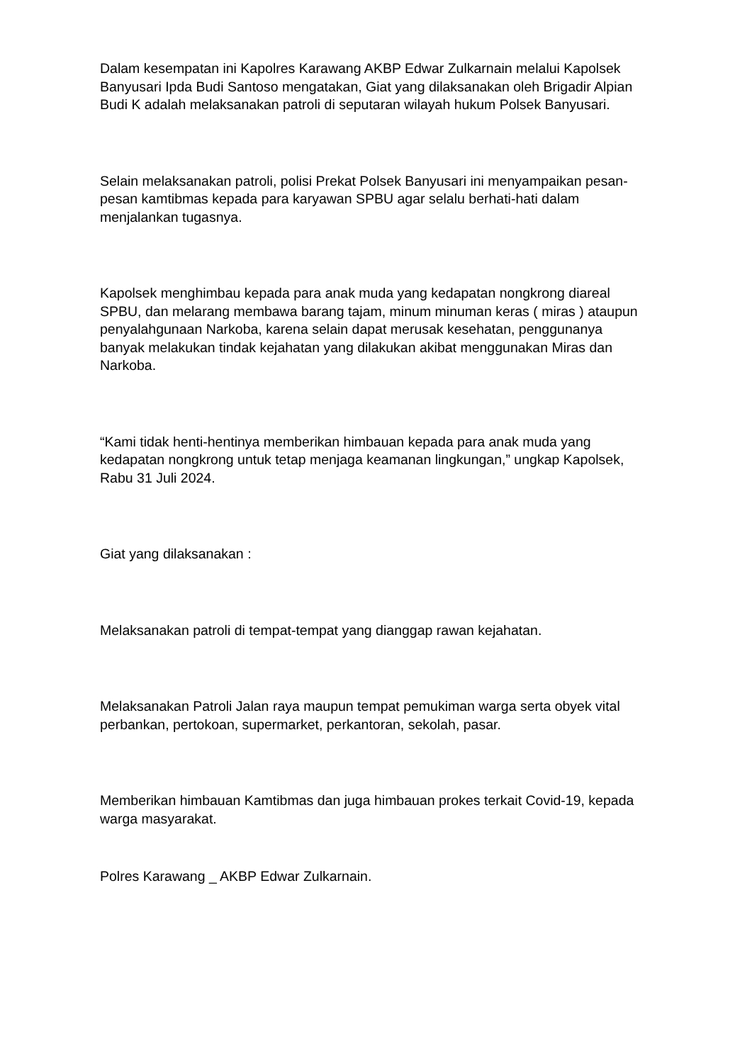Dalam kesempatan ini Kapolres Karawang AKBP Edwar Zulkarnain melalui Kapolsek Banyusari Ipda Budi Santoso mengatakan, Giat yang dilaksanakan oleh Brigadir Alpian Budi K adalah melaksanakan patroli di seputaran wilayah hukum Polsek Banyusari.
Selain melaksanakan patroli, polisi Prekat Polsek Banyusari ini menyampaikan pesan-pesan kamtibmas kepada para karyawan SPBU agar selalu berhati-hati dalam menjalankan tugasnya.
Kapolsek menghimbau kepada para anak muda yang kedapatan nongkrong diareal SPBU, dan melarang membawa barang tajam, minum minuman keras ( miras ) ataupun penyalahgunaan Narkoba, karena selain dapat merusak kesehatan, penggunanya banyak melakukan tindak kejahatan yang dilakukan akibat menggunakan Miras dan Narkoba.
“Kami tidak henti-hentinya memberikan himbauan kepada para anak muda yang kedapatan nongkrong untuk tetap menjaga keamanan lingkungan,” ungkap Kapolsek, Rabu 31 Juli 2024.
Giat yang dilaksanakan :
Melaksanakan patroli di tempat-tempat yang dianggap rawan kejahatan.
Melaksanakan Patroli Jalan raya maupun tempat pemukiman warga serta obyek vital perbankan, pertokoan, supermarket, perkantoran, sekolah, pasar.
Memberikan himbauan Kamtibmas dan juga himbauan prokes terkait Covid-19, kepada warga masyarakat.
Polres Karawang _ AKBP Edwar Zulkarnain.